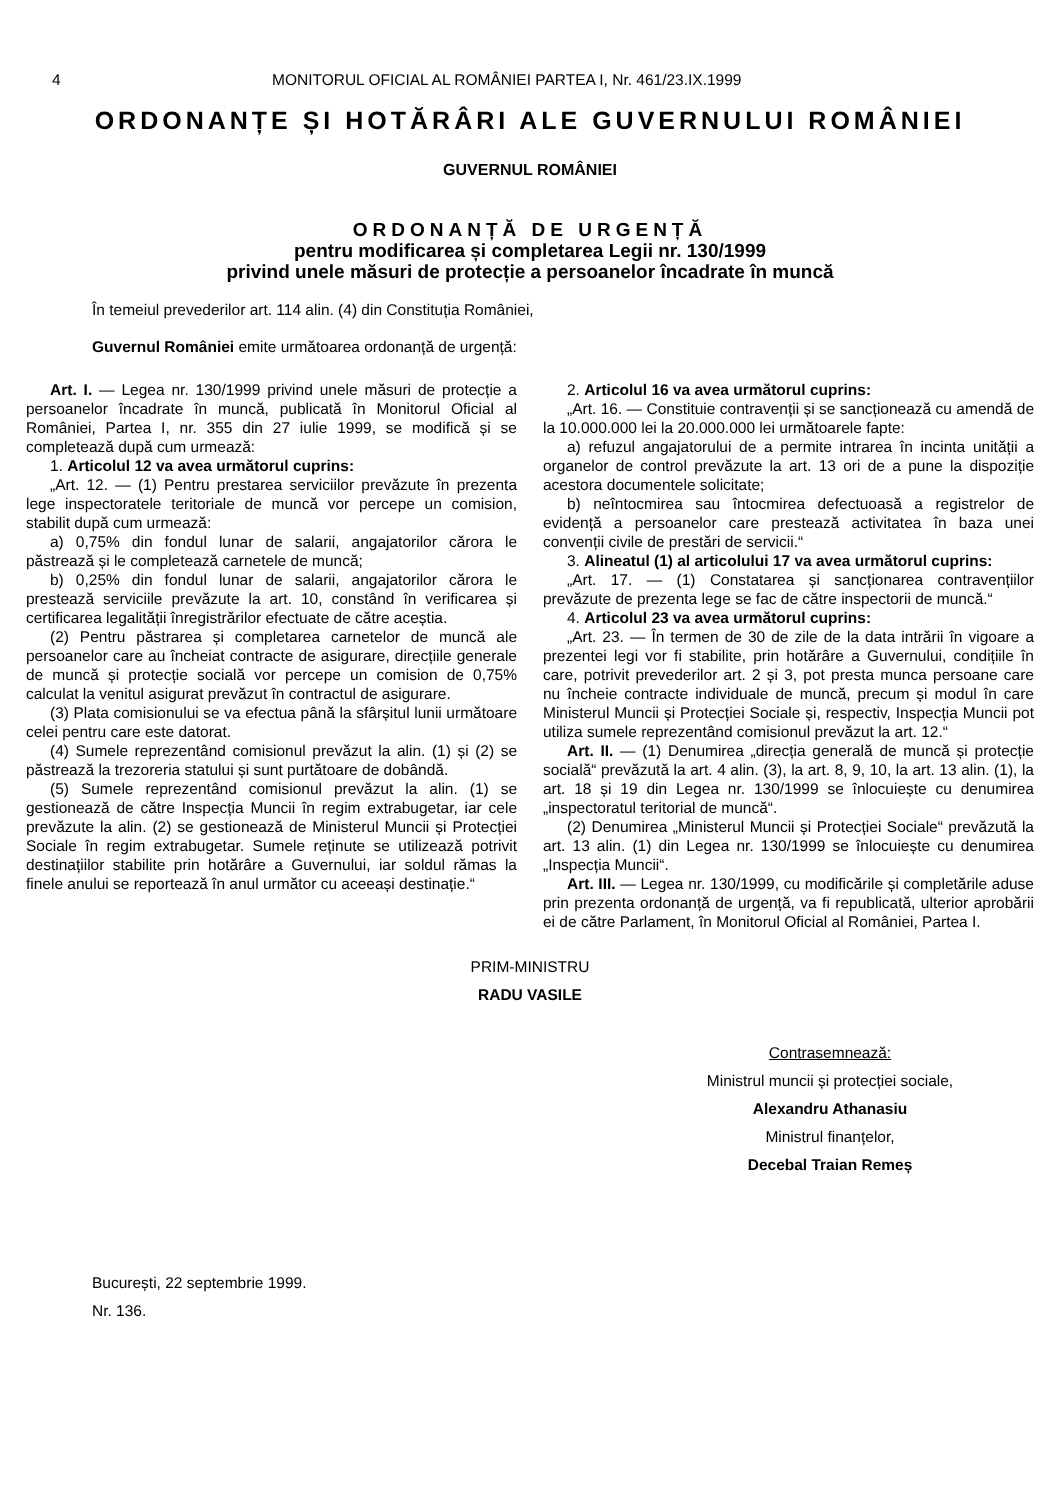4 MONITORUL OFICIAL AL ROMÂNIEI PARTEA I, Nr. 461/23.IX.1999
ORDONANȚE ȘI HOTĂRÂRI ALE GUVERNULUI ROMÂNIEI
GUVERNUL ROMÂNIEI
ORDONANȚĂ DE URGENȚĂ
pentru modificarea și completarea Legii nr. 130/1999
privind unele măsuri de protecție a persoanelor încadrate în muncă
În temeiul prevederilor art. 114 alin. (4) din Constituția României,
Guvernul României emite următoarea ordonanță de urgență:
Art. I. — Legea nr. 130/1999 privind unele măsuri de protecție a persoanelor încadrate în muncă, publicată în Monitorul Oficial al României, Partea I, nr. 355 din 27 iulie 1999, se modifică și se completează după cum urmează:
1. Articolul 12 va avea următorul cuprins:
„Art. 12. — (1) Pentru prestarea serviciilor prevăzute în prezenta lege inspectoratele teritoriale de muncă vor percepe un comision, stabilit după cum urmează:
a) 0,75% din fondul lunar de salarii, angajatorilor cărora le păstrează și le completează carnetele de muncă;
b) 0,25% din fondul lunar de salarii, angajatorilor cărora le prestează serviciile prevăzute la art. 10, constând în verificarea și certificarea legalității înregistrărilor efectuate de către aceștia.
(2) Pentru păstrarea și completarea carnetelor de muncă ale persoanelor care au încheiat contracte de asigurare, direcțiile generale de muncă și protecție socială vor percepe un comision de 0,75% calculat la venitul asigurat prevăzut în contractul de asigurare.
(3) Plata comisionului se va efectua până la sfârșitul lunii următoare celei pentru care este datorat.
(4) Sumele reprezentând comisionul prevăzut la alin. (1) și (2) se păstrează la trezoreria statului și sunt purtătoare de dobândă.
(5) Sumele reprezentând comisionul prevăzut la alin. (1) se gestionează de către Inspecția Muncii în regim extrabugetar, iar cele prevăzute la alin. (2) se gestionează de Ministerul Muncii și Protecției Sociale în regim extrabugetar. Sumele reținute se utilizează potrivit destinațiilor stabilite prin hotărâre a Guvernului, iar soldul rămas la finele anului se reportează în anul următor cu aceeași destinație.“
2. Articolul 16 va avea următorul cuprins:
„Art. 16. — Constituie contravenții și se sancționează cu amendă de la 10.000.000 lei la 20.000.000 lei următoarele fapte:
a) refuzul angajatorului de a permite intrarea în incinta unității a organelor de control prevăzute la art. 13 ori de a pune la dispoziție acestora documentele solicitate;
b) neîntocmirea sau întocmirea defectuoasă a registrelor de evidență a persoanelor care prestează activitatea în baza unei convenții civile de prestări de servicii.“
3. Alineatul (1) al articolului 17 va avea următorul cuprins:
„Art. 17. — (1) Constatarea și sancționarea contravențiilor prevăzute de prezenta lege se fac de către inspectorii de muncă.“
4. Articolul 23 va avea următorul cuprins:
„Art. 23. — În termen de 30 de zile de la data intrării în vigoare a prezentei legi vor fi stabilite, prin hotărâre a Guvernului, condițiile în care, potrivit prevederilor art. 2 și 3, pot presta munca persoane care nu încheie contracte individuale de muncă, precum și modul în care Ministerul Muncii și Protecției Sociale și, respectiv, Inspecția Muncii pot utiliza sumele reprezentând comisionul prevăzut la art. 12.“
Art. II. — (1) Denumirea „direcția generală de muncă și protecție socială“ prevăzută la art. 4 alin. (3), la art. 8, 9, 10, la art. 13 alin. (1), la art. 18 și 19 din Legea nr. 130/1999 se înlocuiește cu denumirea „inspectoratul teritorial de muncă“.
(2) Denumirea „Ministerul Muncii și Protecției Sociale“ prevăzută la art. 13 alin. (1) din Legea nr. 130/1999 se înlocuiește cu denumirea „Inspecția Muncii“.
Art. III. — Legea nr. 130/1999, cu modificările și completările aduse prin prezenta ordonanță de urgență, va fi republicată, ulterior aprobării ei de către Parlament, în Monitorul Oficial al României, Partea I.
PRIM-MINISTRU
RADU VASILE
Contrasemnează:
Ministrul muncii și protecției sociale,
Alexandru Athanasiu
Ministrul finanțelor,
Decebal Traian Remeș
București, 22 septembrie 1999.
Nr. 136.